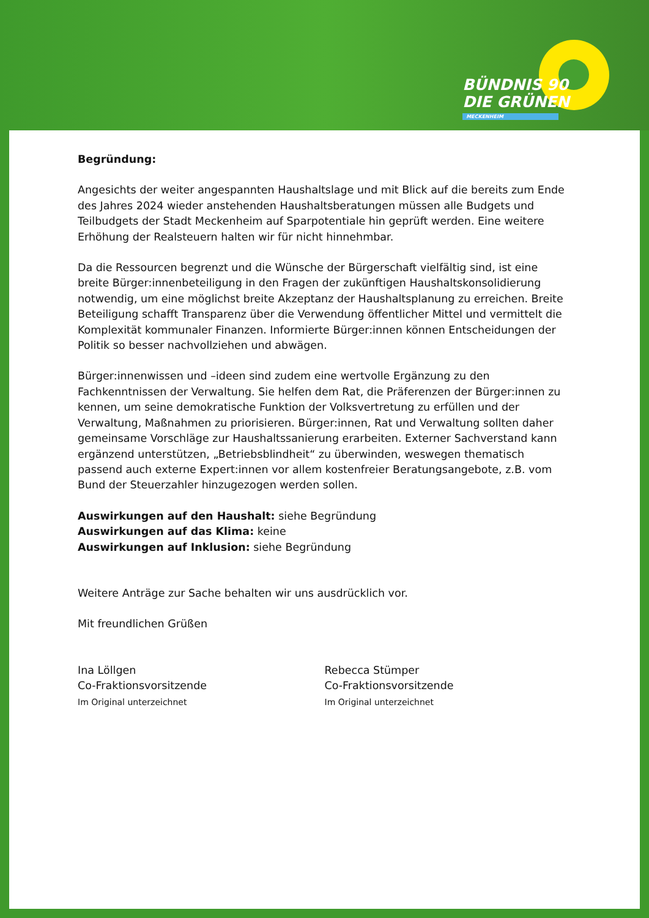BÜNDNIS 90
DIE GRÜNEN
MECKENHEIM
Begründung:
Angesichts der weiter angespannten Haushaltslage und mit Blick auf die bereits zum Ende des Jahres 2024 wieder anstehenden Haushaltsberatungen müssen alle Budgets und Teilbudgets der Stadt Meckenheim auf Sparpotentiale hin geprüft werden. Eine weitere Erhöhung der Realsteuern halten wir für nicht hinnehmbar.
Da die Ressourcen begrenzt und die Wünsche der Bürgerschaft vielfältig sind, ist eine breite Bürger:innenbeteiligung in den Fragen der zukünftigen Haushaltskonsolidierung notwendig, um eine möglichst breite Akzeptanz der Haushaltsplanung zu erreichen. Breite Beteiligung schafft Transparenz über die Verwendung öffentlicher Mittel und vermittelt die Komplexität kommunaler Finanzen. Informierte Bürger:innen können Entscheidungen der Politik so besser nachvollziehen und abwägen.
Bürger:innenwissen und –ideen sind zudem eine wertvolle Ergänzung zu den Fachkenntnissen der Verwaltung. Sie helfen dem Rat, die Präferenzen der Bürger:innen zu kennen, um seine demokratische Funktion der Volksvertretung zu erfüllen und der Verwaltung, Maßnahmen zu priorisieren. Bürger:innen, Rat und Verwaltung sollten daher gemeinsame Vorschläge zur Haushaltssanierung erarbeiten. Externer Sachverstand kann ergänzend unterstützen, „Betriebsblindheit“ zu überwinden, weswegen thematisch passend auch externe Expert:innen vor allem kostenfreier Beratungsangebote, z.B. vom Bund der Steuerzahler hinzugezogen werden sollen.
Auswirkungen auf den Haushalt: siehe Begründung
Auswirkungen auf das Klima: keine
Auswirkungen auf Inklusion: siehe Begründung
Weitere Anträge zur Sache behalten wir uns ausdrücklich vor.
Mit freundlichen Grüßen
Ina Löllgen
Co-Fraktionsvorsitzende
Im Original unterzeichnet
Rebecca Stümper
Co-Fraktionsvorsitzende
Im Original unterzeichnet